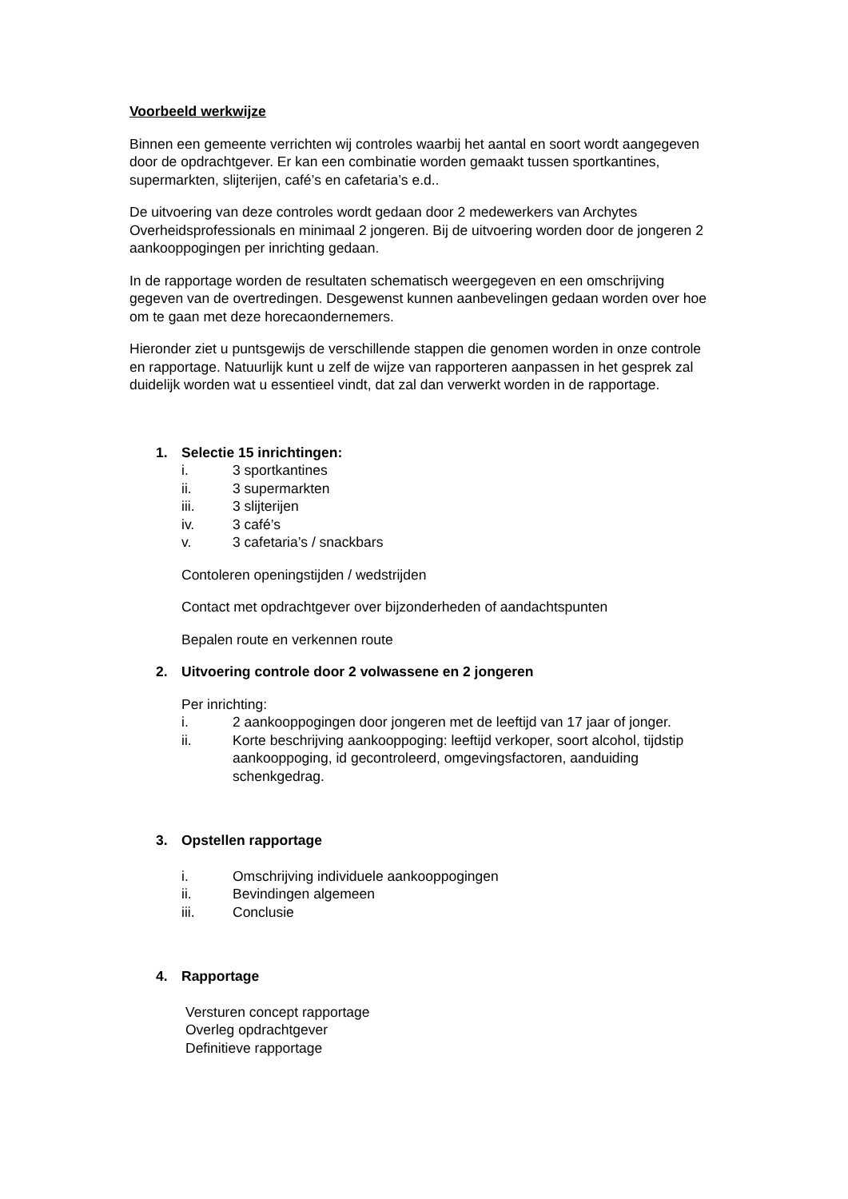Voorbeeld werkwijze
Binnen een gemeente verrichten wij controles waarbij het aantal en soort wordt aangegeven door de opdrachtgever. Er kan een combinatie worden gemaakt tussen sportkantines, supermarkten, slijterijen, café’s en cafetaria’s e.d..
De uitvoering van deze controles wordt gedaan door 2 medewerkers van Archytes Overheidsprofessionals en minimaal 2 jongeren. Bij de uitvoering worden door de jongeren 2 aankooppogingen per inrichting gedaan.
In de rapportage worden de resultaten schematisch weergegeven en een omschrijving gegeven van de overtredingen. Desgewenst kunnen aanbevelingen gedaan worden over hoe om te gaan met deze horecaondernemers.
Hieronder ziet u puntsgewijs de verschillende stappen die genomen worden in onze controle en rapportage. Natuurlijk kunt u zelf de wijze van rapporteren aanpassen in het gesprek zal duidelijk worden wat u essentieel vindt, dat zal dan verwerkt worden in de rapportage.
1. Selectie 15 inrichtingen:
i. 3 sportkantines
ii. 3 supermarkten
iii. 3 slijterijen
iv. 3 café’s
v. 3 cafetaria’s / snackbars
Contoleren openingstijden / wedstrijden
Contact met opdrachtgever over bijzonderheden of aandachtspunten
Bepalen route en verkennen route
2. Uitvoering controle door 2 volwassene en 2 jongeren
Per inrichting:
i. 2 aankooppogingen door jongeren met de leeftijd van 17 jaar of jonger.
ii. Korte beschrijving aankooppoging: leeftijd verkoper, soort alcohol, tijdstip aankooppoging, id gecontroleerd, omgevingsfactoren, aanduiding schenkgedrag.
3. Opstellen rapportage
i. Omschrijving individuele aankooppogingen
ii. Bevindingen algemeen
iii. Conclusie
4. Rapportage
Versturen concept rapportage
Overleg opdrachtgever
Definitieve rapportage